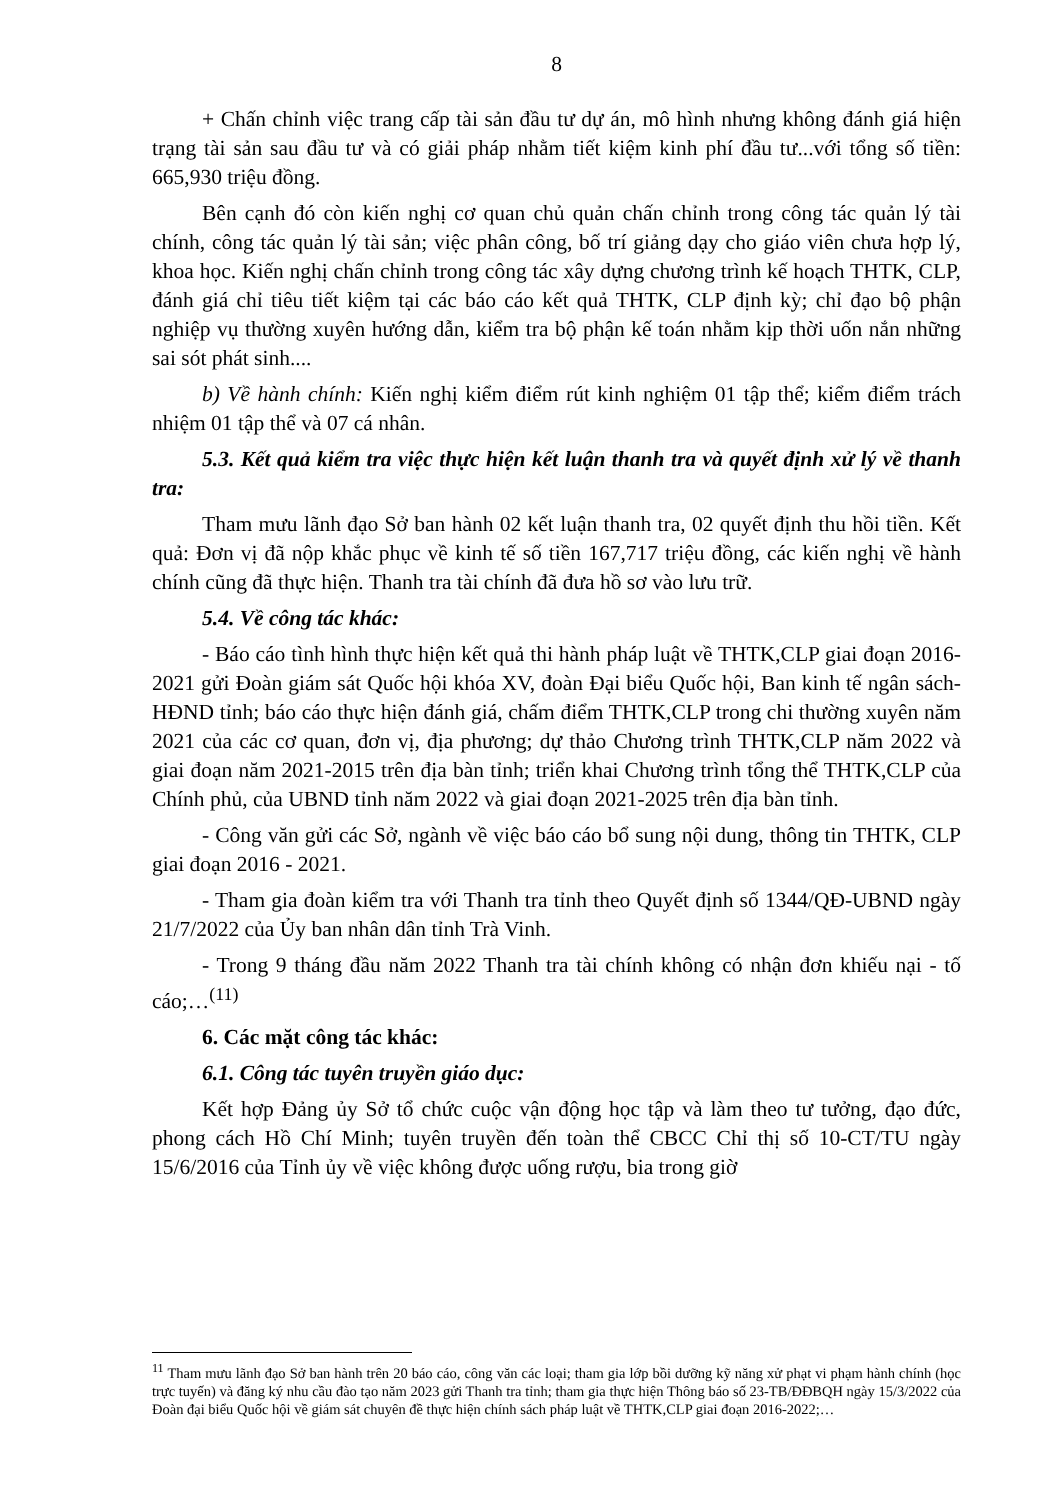8
+ Chấn chỉnh việc trang cấp tài sản đầu tư dự án, mô hình nhưng không đánh giá hiện trạng tài sản sau đầu tư và có giải pháp nhằm tiết kiệm kinh phí đầu tư...với tổng số tiền: 665,930 triệu đồng.
Bên cạnh đó còn kiến nghị cơ quan chủ quản chấn chỉnh trong công tác quản lý tài chính, công tác quản lý tài sản; việc phân công, bố trí giảng dạy cho giáo viên chưa hợp lý, khoa học. Kiến nghị chấn chỉnh trong công tác xây dựng chương trình kế hoạch THTK, CLP, đánh giá chỉ tiêu tiết kiệm tại các báo cáo kết quả THTK, CLP định kỳ; chỉ đạo bộ phận nghiệp vụ thường xuyên hướng dẫn, kiểm tra bộ phận kế toán nhằm kịp thời uốn nắn những sai sót phát sinh....
b) Về hành chính: Kiến nghị kiểm điểm rút kinh nghiệm 01 tập thể; kiểm điểm trách nhiệm 01 tập thể và 07 cá nhân.
5.3. Kết quả kiểm tra việc thực hiện kết luận thanh tra và quyết định xử lý về thanh tra:
Tham mưu lãnh đạo Sở ban hành 02 kết luận thanh tra, 02 quyết định thu hồi tiền. Kết quả: Đơn vị đã nộp khắc phục về kinh tế số tiền 167,717 triệu đồng, các kiến nghị về hành chính cũng đã thực hiện. Thanh tra tài chính đã đưa hồ sơ vào lưu trữ.
5.4. Về công tác khác:
- Báo cáo tình hình thực hiện kết quả thi hành pháp luật về THTK,CLP giai đoạn 2016-2021 gửi Đoàn giám sát Quốc hội khóa XV, đoàn Đại biểu Quốc hội, Ban kinh tế ngân sách-HĐND tỉnh; báo cáo thực hiện đánh giá, chấm điểm THTK,CLP trong chi thường xuyên năm 2021 của các cơ quan, đơn vị, địa phương; dự thảo Chương trình THTK,CLP năm 2022 và giai đoạn năm 2021-2015 trên địa bàn tỉnh; triển khai Chương trình tổng thể THTK,CLP của Chính phủ, của UBND tỉnh năm 2022 và giai đoạn 2021-2025 trên địa bàn tỉnh.
- Công văn gửi các Sở, ngành về việc báo cáo bổ sung nội dung, thông tin THTK, CLP giai đoạn 2016 - 2021.
- Tham gia đoàn kiểm tra với Thanh tra tỉnh theo Quyết định số 1344/QĐ-UBND ngày 21/7/2022 của Ủy ban nhân dân tỉnh Trà Vinh.
- Trong 9 tháng đầu năm 2022 Thanh tra tài chính không có nhận đơn khiếu nại - tố cáo;…<sup>(11)</sup>
6. Các mặt công tác khác:
6.1. Công tác tuyên truyền giáo dục:
Kết hợp Đảng ủy Sở tổ chức cuộc vận động học tập và làm theo tư tưởng, đạo đức, phong cách Hồ Chí Minh; tuyên truyền đến toàn thể CBCC Chỉ thị số 10-CT/TU ngày 15/6/2016 của Tỉnh ủy về việc không được uống rượu, bia trong giờ
<sup>11</sup> Tham mưu lãnh đạo Sở ban hành trên 20 báo cáo, công văn các loại; tham gia lớp bồi dưỡng kỹ năng xử phạt vi phạm hành chính (học trực tuyến) và đăng ký nhu cầu đào tạo năm 2023 gửi Thanh tra tỉnh; tham gia thực hiện Thông báo số 23-TB/ĐĐBQH ngày 15/3/2022 của Đoàn đại biểu Quốc hội về giám sát chuyên đề thực hiện chính sách pháp luật về THTK,CLP giai đoạn 2016-2022;…